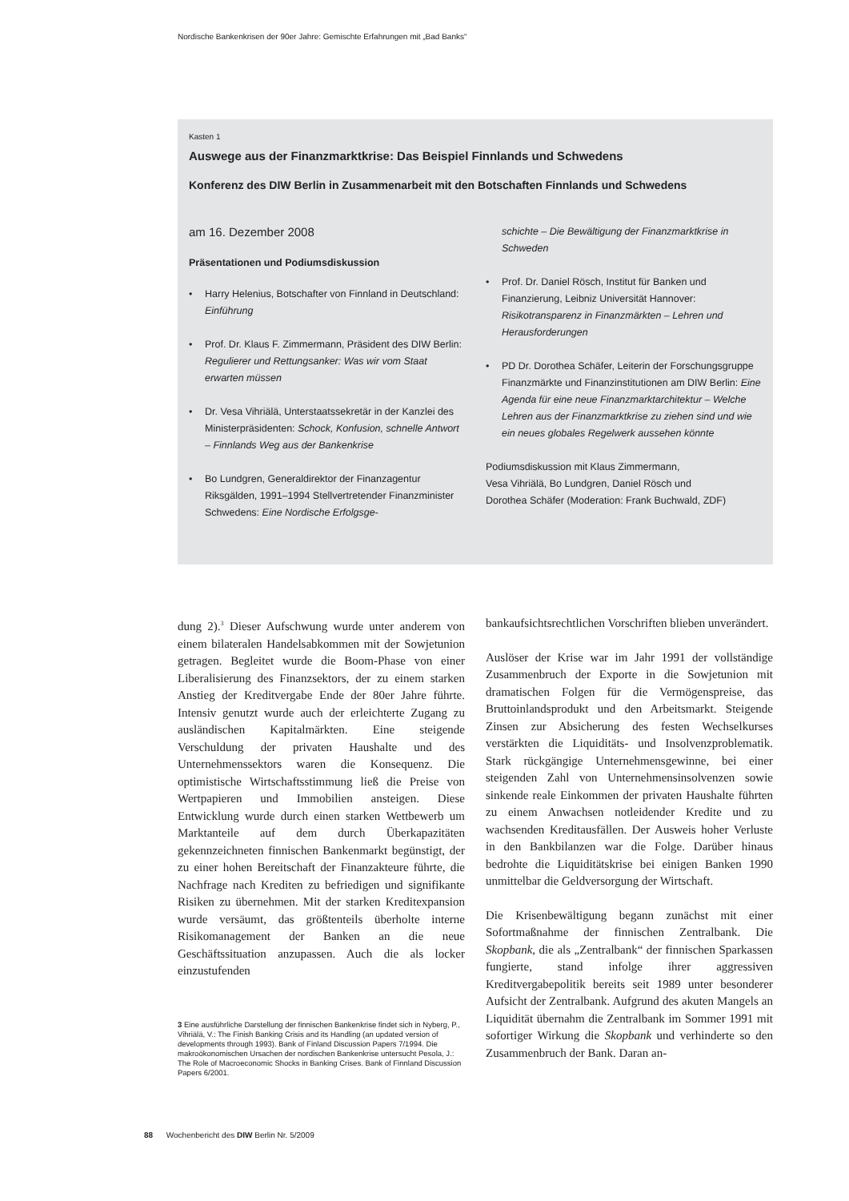Nordische Bankenkrisen der 90er Jahre: Gemischte Erfahrungen mit „Bad Banks“
Kasten 1
Auswege aus der Finanzmarktkrise: Das Beispiel Finnlands und Schwedens
Konferenz des DIW Berlin in Zusammenarbeit mit den Botschaften Finnlands und Schwedens
am 16. Dezember 2008
Präsentationen und Podiumsdiskussion
• Harry Helenius, Botschafter von Finnland in Deutschland: Einführung
• Prof. Dr. Klaus F. Zimmermann, Präsident des DIW Berlin: Regulierer und Rettungsanker: Was wir vom Staat erwarten müssen
• Dr. Vesa Vihriälä, Unterstaatssekretär in der Kanzlei des Ministerpräsidenten: Schock, Konfusion, schnelle Antwort – Finnlands Weg aus der Bankenkrise
• Bo Lundgren, Generaldirektor der Finanzagentur Riksgälden, 1991–1994 Stellvertretender Finanzminister Schwedens: Eine Nordische Erfolgsge-
schichte – Die Bewältigung der Finanzmarktkrise in Schweden
• Prof. Dr. Daniel Rösch, Institut für Banken und Finanzierung, Leibniz Universität Hannover: Risikotransparenz in Finanzmärkten – Lehren und Herausforderungen
• PD Dr. Dorothea Schäfer, Leiterin der Forschungsgruppe Finanzmärkte und Finanzinstitutionen am DIW Berlin: Eine Agenda für eine neue Finanzmarktarchitektur – Welche Lehren aus der Finanzmarktkrise zu ziehen sind und wie ein neues globales Regelwerk aussehen könnte
Podiumsdiskussion mit Klaus Zimmermann,
Vesa Vihriälä, Bo Lundgren, Daniel Rösch und
Dorothea Schäfer (Moderation: Frank Buchwald, ZDF)
dung 2).<sup>3</sup> Dieser Aufschwung wurde unter anderem von einem bilateralen Handelsabkommen mit der Sowjetunion getragen. Begleitet wurde die Boom-Phase von einer Liberalisierung des Finanzsektors, der zu einem starken Anstieg der Kreditvergabe Ende der 80er Jahre führte. Intensiv genutzt wurde auch der erleichterte Zugang zu ausländischen Kapitalmärkten. Eine steigende Verschuldung der privaten Haushalte und des Unternehmenssektors waren die Konsequenz. Die optimistische Wirtschaftsstimmung ließ die Preise von Wertpapieren und Immobilien ansteigen. Diese Entwicklung wurde durch einen starken Wettbewerb um Marktanteile auf dem durch Überkapazitäten gekennzeichneten finnischen Bankenmarkt begünstigt, der zu einer hohen Bereitschaft der Finanzakteure führte, die Nachfrage nach Krediten zu befriedigen und signifikante Risiken zu übernehmen. Mit der starken Kreditexpansion wurde versäumt, das größtenteils überholte interne Risikomanagement der Banken an die neue Geschäftssituation anzupassen. Auch die als locker einzustufenden
3 Eine ausführliche Darstellung der finnischen Bankenkrise findet sich in Nyberg, P., Vihriälä, V.: The Finish Banking Crisis and its Handling (an updated version of developments through 1993). Bank of Finland Discussion Papers 7/1994. Die makroökonomischen Ursachen der nordischen Bankenkrise untersucht Pesola, J.: The Role of Macroeconomic Shocks in Banking Crises. Bank of Finnland Discussion Papers 6/2001.
bankaufsichtsrechtlichen Vorschriften blieben unverändert.
Auslöser der Krise war im Jahr 1991 der vollständige Zusammenbruch der Exporte in die Sowjetunion mit dramatischen Folgen für die Vermögenspreise, das Bruttoinlandsprodukt und den Arbeitsmarkt. Steigende Zinsen zur Absicherung des festen Wechselkurses verstärkten die Liquiditäts- und Insolvenzproblematik. Stark rückgängige Unternehmensgewinne, bei einer steigenden Zahl von Unternehmensinsolvenzen sowie sinkende reale Einkommen der privaten Haushalte führten zu einem Anwachsen notleidender Kredite und zu wachsenden Kreditausfällen. Der Ausweis hoher Verluste in den Bankbilanzen war die Folge. Darüber hinaus bedrohte die Liquiditätskrise bei einigen Banken 1990 unmittelbar die Geldversorgung der Wirtschaft.
Die Krisenbewältigung begann zunächst mit einer Sofortmaßnahme der finnischen Zentralbank. Die Skopbank, die als „Zentralbank“ der finnischen Sparkassen fungierte, stand infolge ihrer aggressiven Kreditvergabepolitik bereits seit 1989 unter besonderer Aufsicht der Zentralbank. Aufgrund des akuten Mangels an Liquidität übernahm die Zentralbank im Sommer 1991 mit sofortiger Wirkung die Skopbank und verhinderte so den Zusammenbruch der Bank. Daran an-
88 Wochenbericht des DIW Berlin Nr. 5/2009